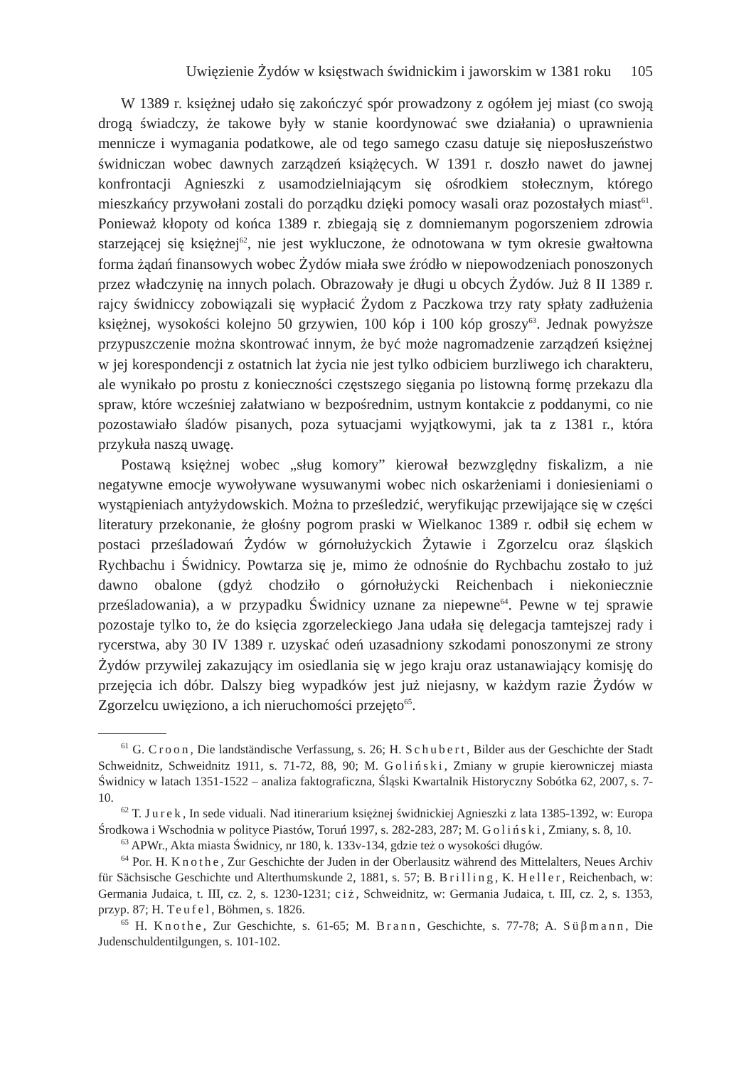Uwięzienie Żydów w księstwach świdnickim i jaworskim w 1381 roku 105
W 1389 r. księżnej udało się zakończyć spór prowadzony z ogółem jej miast (co swoją drogą świadczy, że takowe były w stanie koordynować swe działania) o uprawnienia mennicze i wymagania podatkowe, ale od tego samego czasu datuje się nieposłuszeństwo świdniczan wobec dawnych zarządzeń książęcych. W 1391 r. doszło nawet do jawnej konfrontacji Agnieszki z usamodzielniającym się ośrodkiem stołecznym, którego mieszkańcy przywołani zostali do porządku dzięki pomocy wasali oraz pozostałych miast<sup>61</sup>. Ponieważ kłopoty od końca 1389 r. zbiegają się z domniemanym pogorszeniem zdrowia starzejącej się księżnej<sup>62</sup>, nie jest wykluczone, że odnotowana w tym okresie gwałtowna forma żądań finansowych wobec Żydów miała swe źródło w niepowodzeniach ponoszonych przez władczynię na innych polach. Obrazowały je długi u obcych Żydów. Już 8 II 1389 r. rajcy świdniccy zobowiązali się wypłacić Żydom z Paczkowa trzy raty spłaty zadłużenia księżnej, wysokości kolejno 50 grzywien, 100 kóp i 100 kóp groszy<sup>63</sup>. Jednak powyższe przypuszczenie można skontrować innym, że być może nagromadzenie zarządzeń księżnej w jej korespondencji z ostatnich lat życia nie jest tylko odbiciem burzliwego ich charakteru, ale wynikało po prostu z konieczności częstszego sięgania po listowną formę przekazu dla spraw, które wcześniej załatwiano w bezpośrednim, ustnym kontakcie z poddanymi, co nie pozostawiało śladów pisanych, poza sytuacjami wyjątkowymi, jak ta z 1381 r., która przykuła naszą uwagę.
Postawą księżnej wobec „sług komory” kierował bezwzględny fiskalizm, a nie negatywne emocje wywoływane wysuwanymi wobec nich oskarżeniami i doniesieniami o wystąpieniach antyżydowskich. Można to prześledzić, weryfikując przewijające się w części literatury przekonanie, że głośny pogrom praski w Wielkanoc 1389 r. odbił się echem w postaci prześladowań Żydów w górnołużyckich Żytawie i Zgorzelcu oraz śląskich Rychbachu i Świdnicy. Powtarza się je, mimo że odnośnie do Rychbachu zostało to już dawno obalone (gdyż chodziło o górnołużycki Reichenbach i niekoniecznie prześladowania), a w przypadku Świdnicy uznane za niepewne<sup>64</sup>. Pewne w tej sprawie pozostaje tylko to, że do księcia zgorzeleckiego Jana udała się delegacja tamtejszej rady i rycerstwa, aby 30 IV 1389 r. uzyskać odeń uzasadniony szkodami ponoszonymi ze strony Żydów przywilej zakazujący im osiedlania się w jego kraju oraz ustanawiający komisję do przejęcia ich dóbr. Dalszy bieg wypadków jest już niejasny, w każdym razie Żydów w Zgorzelcu uwięziono, a ich nieruchomości przejęto<sup>65</sup>.
<sup>61</sup> G. Croon, Die landständische Verfassung, s. 26; H. Schubert, Bilder aus der Geschichte der Stadt Schweidnitz, Schweidnitz 1911, s. 71-72, 88, 90; M. Goliński, Zmiany w grupie kierowniczej miasta Świdnicy w latach 1351-1522 – analiza faktograficzna, Śląski Kwartalnik Historyczny Sobótka 62, 2007, s. 7-10.
<sup>62</sup> T. Jurek, In sede viduali. Nad itinerarium księżnej świdnickiej Agnieszki z lata 1385-1392, w: Europa Środkowa i Wschodnia w polityce Piastów, Toruń 1997, s. 282-283, 287; M. Goliński, Zmiany, s. 8, 10.
<sup>63</sup> APWr., Akta miasta Świdnicy, nr 180, k. 133v-134, gdzie też o wysokości długów.
<sup>64</sup> Por. H. Knothe, Zur Geschichte der Juden in der Oberlausitz während des Mittelalters, Neues Archiv für Sächsische Geschichte und Alterthumskunde 2, 1881, s. 57; B. Brilling, K. Heller, Reichenbach, w: Germania Judaica, t. III, cz. 2, s. 1230-1231; ciż, Schweidnitz, w: Germania Judaica, t. III, cz. 2, s. 1353, przyp. 87; H. Teufel, Böhmen, s. 1826.
<sup>65</sup> H. Knothe, Zur Geschichte, s. 61-65; M. Brann, Geschichte, s. 77-78; A. Süβmann, Die Judenschuldentilgungen, s. 101-102.